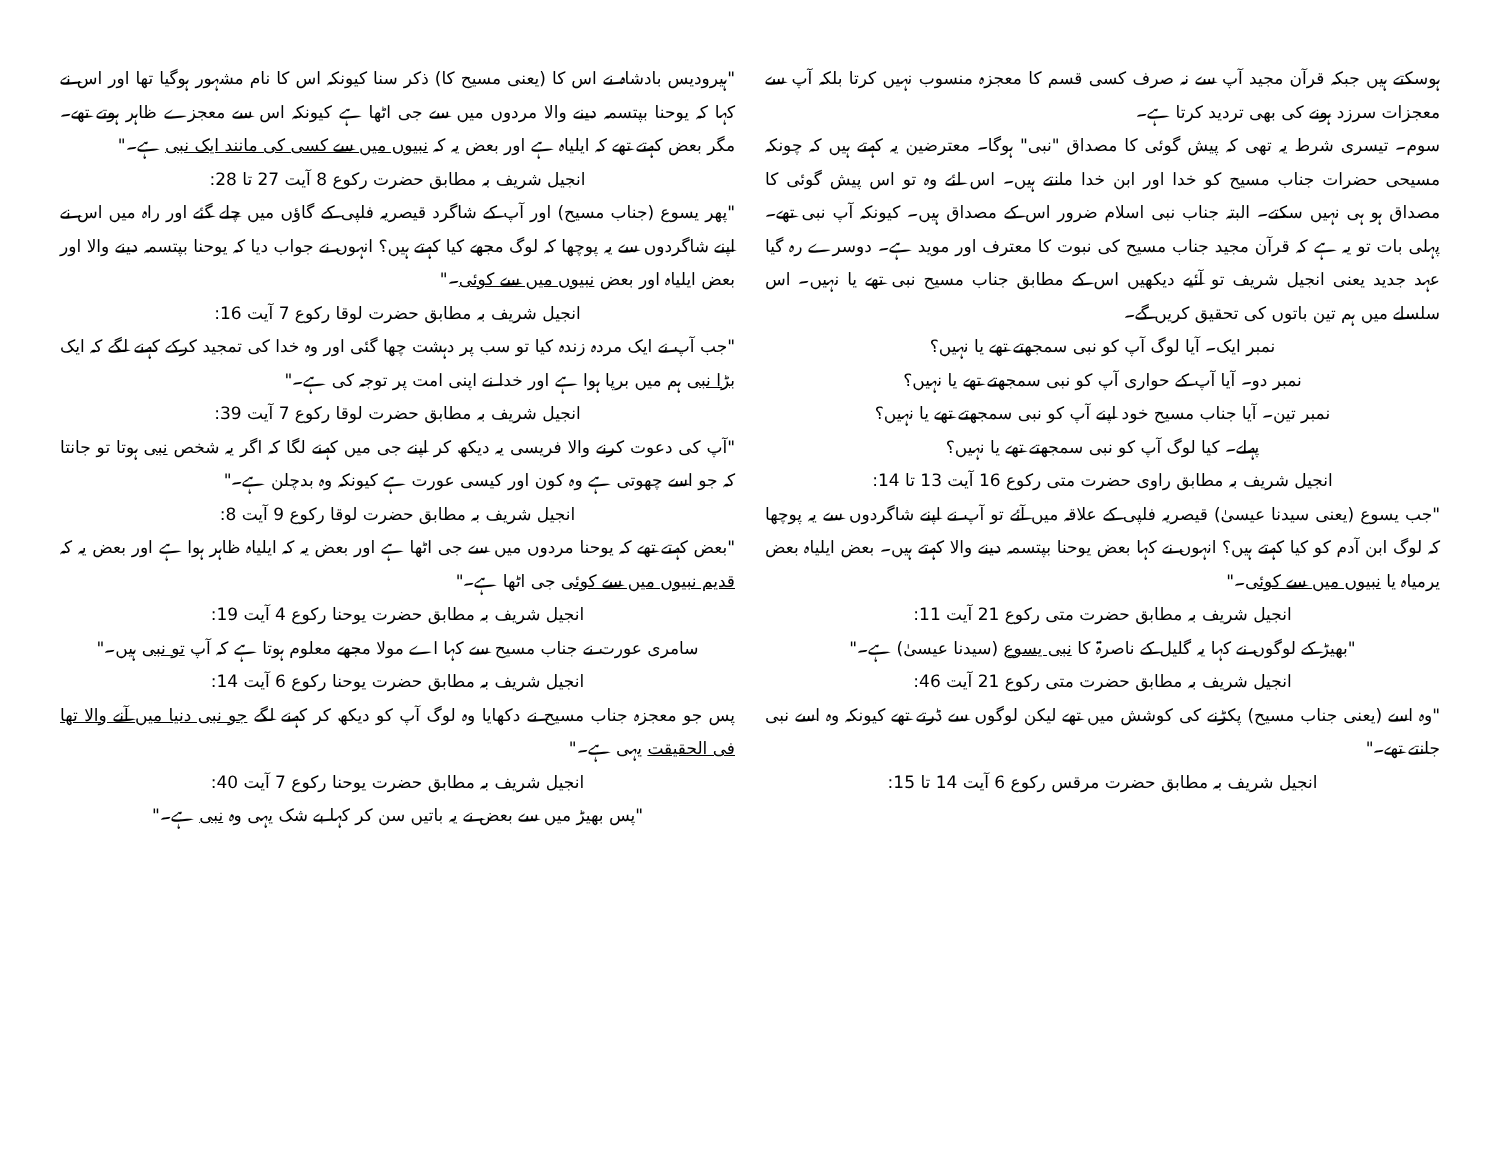ہوسکتے ہیں جبکہ قرآن مجید آپ سے نہ صرف کسی قسم کا معجزہ منسوب نہیں کرتا بلکہ آپ سے معجزات سرزد ہونے کی بھی تردید کرتا ہے۔
سوم۔ تیسری شرط یہ تھی کہ پیش گوئی کا مصداق "نبی" ہوگا۔ معترضین یہ کہتے ہیں کہ چونکہ مسیحی حضرات جناب مسیح کو خدا اور ابن خدا مانتے ہیں۔ اس لئے وہ تو اس پیش گوئی کا مصداق ہو ہی نہیں سکتے۔ البتہ جناب نبی اسلام ضرور اس کے مصداق ہیں۔ کیونکہ آپ نبی تھے۔ پہلی بات تو یہ ہے کہ قرآن مجید جناب مسیح کی نبوت کا معترف اور موید ہے۔ دوسرے رہ گیا عہد جدید یعنی انجیل شریف تو آئیے دیکھیں اس کے مطابق جناب مسیح نبی تھے یا نہیں۔ اس سلسلے میں ہم تین باتوں کی تحقیق کریں گے۔
نمبر ایک۔ آیا لوگ آپ کو نبی سمجھتے تھے یا نہیں؟
نمبر دو۔ آیا آپ کے حواری آپ کو نبی سمجھتے تھے یا نہیں؟
نمبر تین۔ آیا جناب مسیح خود اپنے آپ کو نبی سمجھتے تھے یا نہیں؟
پہلے۔ کیا لوگ آپ کو نبی سمجھتے تھے یا نہیں؟
انجیل شریف بہ مطابق راوی حضرت متی رکوع 16 آیت 13 تا 14:
"جب یسوع (یعنی سیدنا عیسیٰ) قیصریہ فلپی کے علاقہ میں آئے تو آپ نے اپنے شاگردوں سے یہ پوچھا کہ لوگ ابن آدم کو کیا کہتے ہیں؟ انہوں نے کہا بعض یوحنا بپتسمہ دینے والا کہتے ہیں۔ بعض ایلیاہ بعض یرمیاہ یا نبیوں میں سے کوئی۔"
انجیل شریف بہ مطابق حضرت متی رکوع 21 آیت 11:
"بھیڑ کے لوگوں نے کہا یہ گلیل کے ناصرۃ کا نبی یسوع (سیدنا عیسیٰ) ہے۔"
انجیل شریف بہ مطابق حضرت متی رکوع 21 آیت 46:
"وہ اسے (یعنی جناب مسیح) پکڑنے کی کوشش میں تھے لیکن لوگوں سے ڈرتے تھے کیونکہ وہ اسے نبی جانتے تھے۔"
انجیل شریف بہ مطابق حضرت مرقس رکوع 6 آیت 14 تا 15:
"ہیرودیس بادشاہ نے اس کا (یعنی مسیح کا) ذکر سنا کیونکہ اس کا نام مشہور ہوگیا تھا اور اس نے کہا کہ یوحنا بپتسمہ دینے والا مردوں میں سے جی اٹھا ہے کیونکہ اس سے معجزے ظاہر ہوتے تھے۔ مگر بعض کہتے تھے کہ ایلیاہ ہے اور بعض یہ کہ نبیوں میں سے کسی کی مانند ایک نبی ہے۔"
انجیل شریف بہ مطابق حضرت رکوع 8 آیت 27 تا 28:
"پھر یسوع (جناب مسیح) اور آپ کے شاگرد قیصریہ فلپی کے گاؤں میں چلے گئے اور راہ میں اس نے اپنے شاگردوں سے یہ پوچھا کہ لوگ مجھے کیا کہتے ہیں؟ انہوں نے جواب دیا کہ یوحنا بپتسمہ دینے والا اور بعض ایلیاہ اور بعض نبیوں میں سے کوئی۔"
انجیل شریف بہ مطابق حضرت لوقا رکوع 7 آیت 16:
"جب آپ نے ایک مردہ زندہ کیا تو سب پر دہشت چھا گئی اور وہ خدا کی تمجید کرکے کہنے لگے کہ ایک بڑا نبی ہم میں برپا ہوا ہے اور خدا نے اپنی امت پر توجہ کی ہے۔"
انجیل شریف بہ مطابق حضرت لوقا رکوع 7 آیت 39:
"آپ کی دعوت کرنے والا فریسی یہ دیکھ کر اپنے جی میں کہنے لگا کہ اگر یہ شخص نبی ہوتا تو جانتا کہ جو اسے چھوتی ہے وہ کون اور کیسی عورت ہے کیونکہ وہ بدچلن ہے۔"
انجیل شریف بہ مطابق حضرت لوقا رکوع 9 آیت 8:
"بعض کہتے تھے کہ یوحنا مردوں میں سے جی اٹھا ہے اور بعض یہ کہ ایلیاہ ظاہر ہوا ہے اور بعض یہ کہ قدیم نبیوں میں سے کوئی جی اٹھا ہے۔"
انجیل شریف بہ مطابق حضرت یوحنا رکوع 4 آیت 19:
سامری عورت نے جناب مسیح سے کہا اے مولا مجھے معلوم ہوتا ہے کہ آپ تو نبی ہیں۔"
انجیل شریف بہ مطابق حضرت یوحنا رکوع 6 آیت 14:
پس جو معجزہ جناب مسیح نے دکھایا وہ لوگ آپ کو دیکھ کر کہنے لگے جو نبی دنیا میں آنے والا تھا فی الحقیقت یہی ہے۔"
انجیل شریف بہ مطابق حضرت یوحنا رکوع 7 آیت 40:
"پس بھیڑ میں سے بعض نے یہ باتیں سن کر کہا بے شک یہی وہ نبی ہے۔"